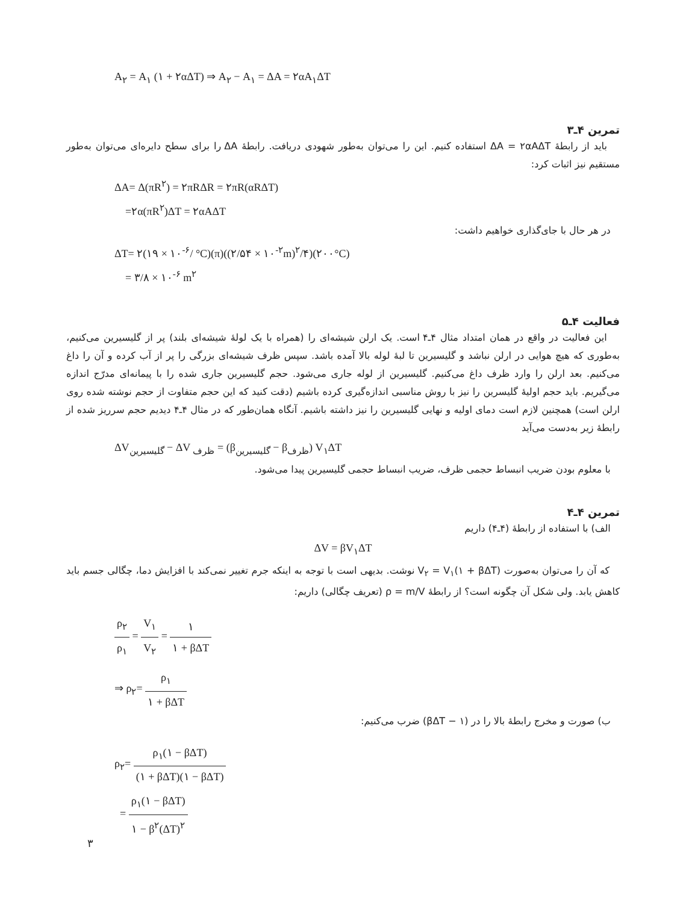A<sub>۲</sub> = A<sub>۱</sub> (۱ + ۲αΔT) ⇒ A<sub>۲</sub> − A<sub>۱</sub> = ΔA = ۲αA<sub>۱</sub>ΔT
تمرین ۴ـ۳
باید از رابطهٔ ΔA = ۲αAΔT استفاده کنیم. این را می‌توان به‌طور شهودی دریافت. رابطهٔ ΔA را برای سطح دایره‌ای می‌توان به‌طور مستقیم نیز اثبات کرد:
ΔA= Δ(πR<sup>۲</sup>) = ۲πRΔR = ۲πR(αRΔT)
=۲α(πR<sup>۲</sup>)ΔT = ۲αAΔT
در هر حال با جای‌گذاری خواهیم داشت:
ΔT= ۲(۱۹ × ۱۰<sup>-۶</sup>/ °C)(π)((۲/۵۴ × ۱۰<sup>-۲</sup>m)<sup>۲</sup>/۴)(۲۰۰°C)
= ۳/۸ × ۱۰<sup>-۶</sup> m<sup>۲</sup>
فعالیت ۴ـ۵
این فعالیت در واقع در همان امتداد مثال ۴ـ۴ است. یک ارلن شیشه‌ای را (همراه با یک لولهٔ شیشه‌ای بلند) پر از گلیسیرین می‌کنیم، به‌طوری که هیچ هوایی در ارلن نباشد و گلیسیرین تا لبهٔ لوله بالا آمده باشد. سپس ظرف شیشه‌ای بزرگی را پر از آب کرده و آن را داغ می‌کنیم. بعد ارلن را وارد ظرف داغ می‌کنیم. گلیسیرین از لوله جاری می‌شود. حجم گلیسیرین جاری شده را با پیمانه‌ای مدرّج اندازه می‌گیریم. باید حجم اولیهٔ گلیسرین را نیز با روش مناسبی اندازه‌گیری کرده باشیم (دقت کنید که این حجم متفاوت از حجم نوشته شده روی ارلن است) همچنین لازم است دمای اولیه و نهایی گلیسیرین را نیز داشته باشیم. آنگاه همان‌طور که در مثال ۴ـ۴ دیدیم حجم سرریز شده از رابطهٔ زیر به‌دست می‌آید
ΔV<sub>گلیسیرین</sub> − ΔV <sub>ظرف</sub> = (β<sub>گلیسیرین</sub> − β<sub>ظرف</sub>) V<sub>۱</sub>ΔT
با معلوم بودن ضریب انبساط حجمی ظرف، ضریب انبساط حجمی گلیسیرین پیدا می‌شود.
تمرین ۴ـ۴
الف) با استفاده از رابطهٔ (۴ـ۴) داریم
ΔV = βV<sub>۱</sub>ΔT
که آن را می‌توان به‌صورت V<sub>۲</sub> = V<sub>۱</sub>(۱ + βΔT) نوشت. بدیهی است با توجه به اینکه جرم تغییر نمی‌کند با افزایش دما، چگالی جسم باید کاهش یابد. ولی شکل آن چگونه است؟ از رابطهٔ ρ = m/V (تعریف چگالی) داریم:
ρ<sub>۲</sub> ρ<sub>۱</sub> = V<sub>۱</sub> V<sub>۲</sub> = ۱ ۱ + βΔT
⇒ ρ<sub>۲</sub>= ρ<sub>۱</sub> ۱ + βΔT
ب) صورت و مخرج رابطهٔ بالا را در (۱ − βΔT) ضرب می‌کنیم:
ρ<sub>۲</sub>= ρ<sub>۱</sub>(۱ − βΔT) (۱ + βΔT)(۱ − βΔT)
= ρ<sub>۱</sub>(۱ − βΔT) ۱ − β<sup>۲</sup>(ΔT)<sup>۲</sup>
۳